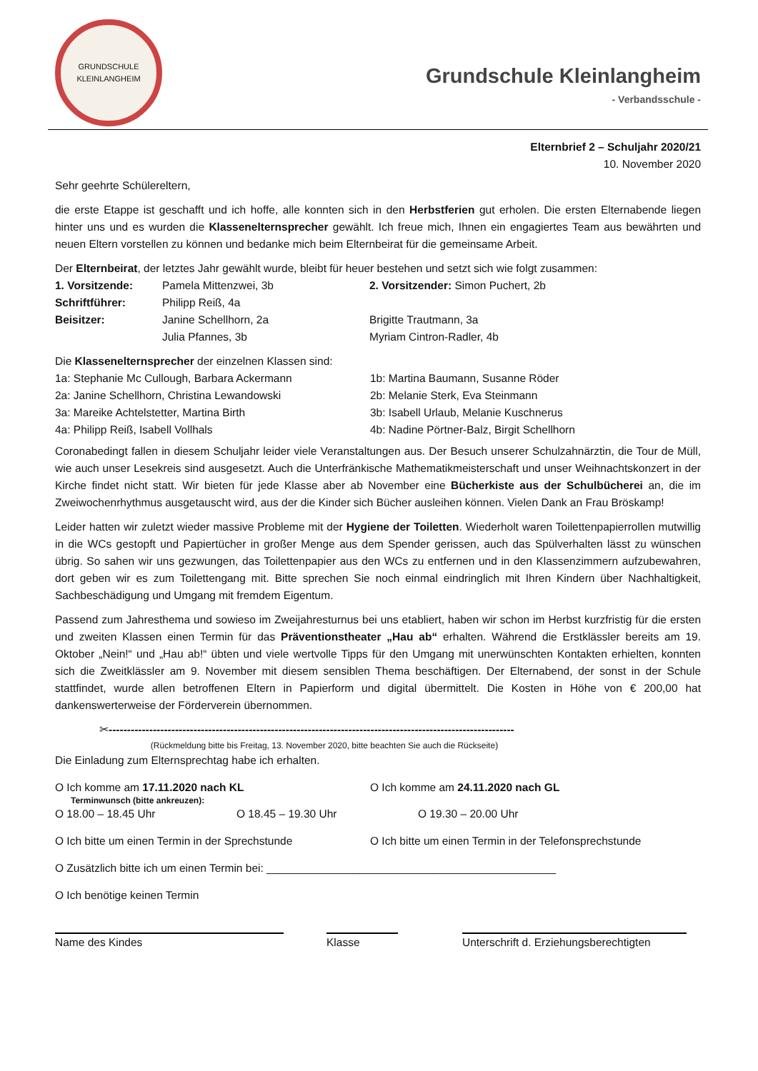GRUNDSCHULE KLEINLANGHEIM
Grundschule Kleinlangheim
- Verbandsschule -
Elternbrief 2 – Schuljahr 2020/21
10. November 2020
Sehr geehrte Schülereltern,
die erste Etappe ist geschafft und ich hoffe, alle konnten sich in den Herbstferien gut erholen. Die ersten Elternabende liegen hinter uns und es wurden die Klassenelternsprecher gewählt. Ich freue mich, Ihnen ein engagiertes Team aus bewährten und neuen Eltern vorstellen zu können und bedanke mich beim Elternbeirat für die gemeinsame Arbeit.
Der Elternbeirat, der letztes Jahr gewählt wurde, bleibt für heuer bestehen und setzt sich wie folgt zusammen:
1. Vorsitzende: Pamela Mittenzwei, 3b 2. Vorsitzender: Simon Puchert, 2b Schriftführer: Philipp Reiß, 4a Beisitzer: Janine Schellhorn, 2a Brigitte Trautmann, 3a Julia Pfannes, 3b Myriam Cintron-Radler, 4b
Die Klassenelternsprecher der einzelnen Klassen sind:
1a: Stephanie Mc Cullough, Barbara Ackermann 1b: Martina Baumann, Susanne Röder 2a: Janine Schellhorn, Christina Lewandowski 2b: Melanie Sterk, Eva Steinmann 3a: Mareike Achtelstetter, Martina Birth 3b: Isabell Urlaub, Melanie Kuschnerus 4a: Philipp Reiß, Isabell Vollhals 4b: Nadine Pörtner-Balz, Birgit Schellhorn
Coronabedingt fallen in diesem Schuljahr leider viele Veranstaltungen aus. Der Besuch unserer Schulzahnärztin, die Tour de Müll, wie auch unser Lesekreis sind ausgesetzt. Auch die Unterfränkische Mathematikmeisterschaft und unser Weihnachtskonzert in der Kirche findet nicht statt. Wir bieten für jede Klasse aber ab November eine Bücherkiste aus der Schulbücherei an, die im Zweiwochenrhythmus ausgetauscht wird, aus der die Kinder sich Bücher ausleihen können. Vielen Dank an Frau Bröskamp!
Leider hatten wir zuletzt wieder massive Probleme mit der Hygiene der Toiletten. Wiederholt waren Toilettenpapierrollen mutwillig in die WCs gestopft und Papiertücher in großer Menge aus dem Spender gerissen, auch das Spülverhalten lässt zu wünschen übrig. So sahen wir uns gezwungen, das Toilettenpapier aus den WCs zu entfernen und in den Klassenzimmern aufzubewahren, dort geben wir es zum Toilettengang mit. Bitte sprechen Sie noch einmal eindringlich mit Ihren Kindern über Nachhaltigkeit, Sachbeschädigung und Umgang mit fremdem Eigentum.
Passend zum Jahresthema und sowieso im Zweijahresturnus bei uns etabliert, haben wir schon im Herbst kurzfristig für die ersten und zweiten Klassen einen Termin für das Präventionstheater „Hau ab“ erhalten. Während die Erstklässler bereits am 19. Oktober „Nein!“ und „Hau ab!“ übten und viele wertvolle Tipps für den Umgang mit unerwünschten Kontakten erhielten, konnten sich die Zweitklässler am 9. November mit diesem sensiblen Thema beschäftigen. Der Elternabend, der sonst in der Schule stattfindet, wurde allen betroffenen Eltern in Papierform und digital übermittelt. Die Kosten in Höhe von € 200,00 hat dankenswerterweise der Förderverein übernommen.
✂--------------------------------------------------------------------------------------------------------------
(Rückmeldung bitte bis Freitag, 13. November 2020, bitte beachten Sie auch die Rückseite)
Die Einladung zum Elternsprechtag habe ich erhalten.
O Ich komme am 17.11.2020 nach KL O Ich komme am 24.11.2020 nach GL
Terminwunsch (bitte ankreuzen):
O 18.00 – 18.45 Uhr O 18.45 – 19.30 Uhr O 19.30 – 20.00 Uhr
O Ich bitte um einen Termin in der Sprechstunde O Ich bitte um einen Termin in der Telefonsprechstunde
O Zusätzlich bitte ich um einen Termin bei: _______________________________________________
O Ich benötige keinen Termin
Name des Kindes Klasse Unterschrift d. Erziehungsberechtigten